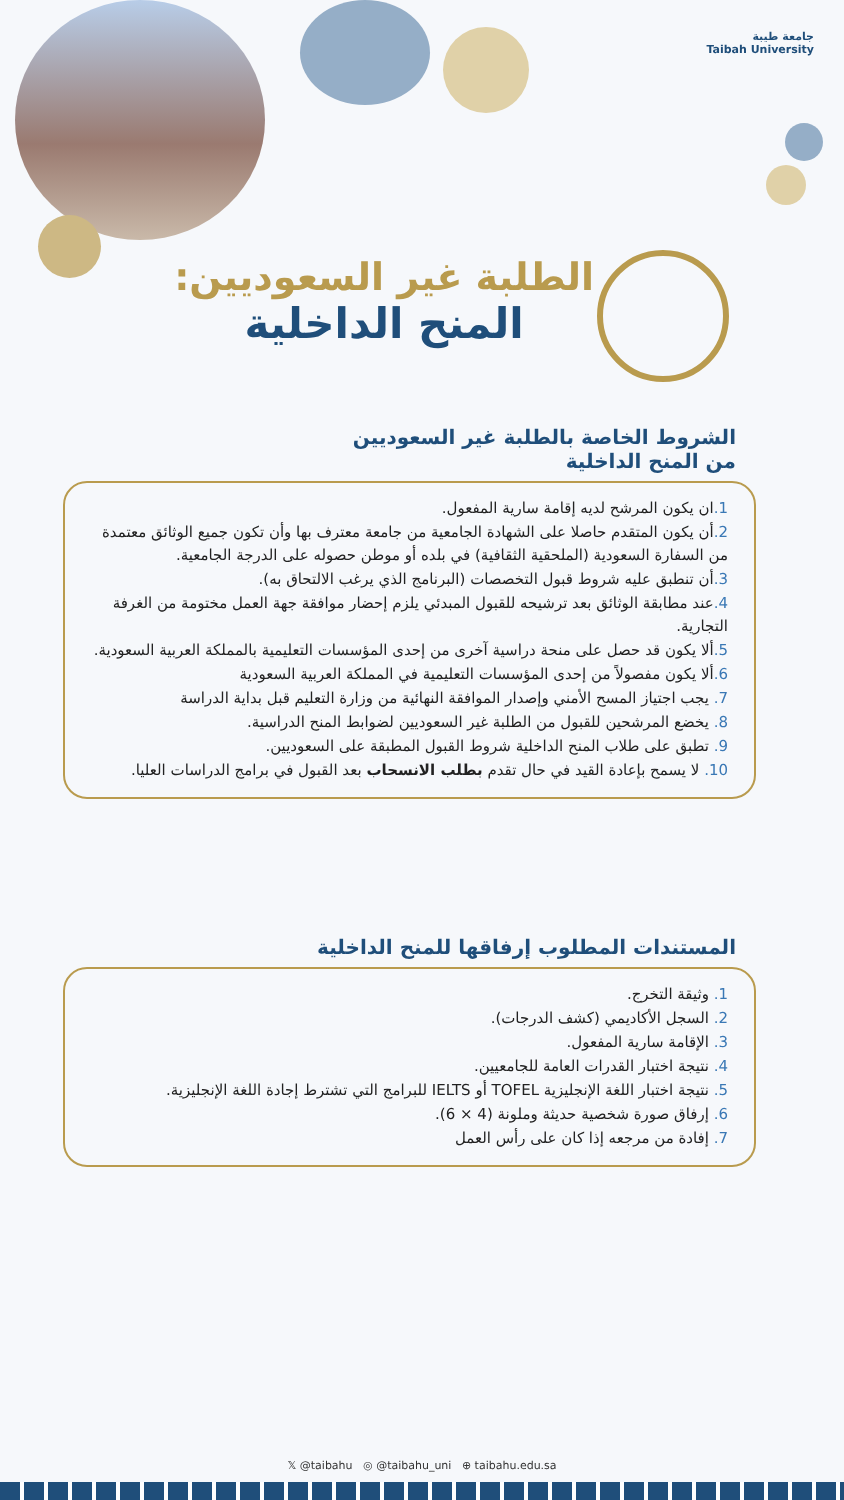جامعة طيبة
Taibah University
الطلبة غير السعوديين:
المنح الداخلية
الشروط الخاصة بالطلبة غير السعوديين
من المنح الداخلية
1. ان يكون المرشح لديه إقامة سارية المفعول.
2. أن يكون المتقدم حاصلا على الشهادة الجامعية من جامعة معترف بها وأن تكون جميع الوثائق معتمدة من السفارة السعودية (الملحقية الثقافية) في بلده أو موطن حصوله على الدرجة الجامعية.
3. أن تنطبق عليه شروط قبول التخصصات (البرنامج الذي يرغب الالتحاق به).
4. عند مطابقة الوثائق بعد ترشيحه للقبول المبدئي يلزم إحضار موافقة جهة العمل مختومة من الغرفة التجارية.
5. ألا يكون قد حصل على منحة دراسية آخرى من إحدى المؤسسات التعليمية بالمملكة العربية السعودية.
6. ألا يكون مفصولاً من إحدى المؤسسات التعليمية في المملكة العربية السعودية
7. يجب اجتياز المسح الأمني وإصدار الموافقة النهائية من وزارة التعليم قبل بداية الدراسة
8. يخضع المرشحين للقبول من الطلبة غير السعوديين لضوابط المنح الدراسية.
9. تطبق على طلاب المنح الداخلية شروط القبول المطبقة على السعوديين.
10. لا يسمح بإعادة القيد في حال تقدم بطلب الانسحاب بعد القبول في برامج الدراسات العليا.
المستندات المطلوب إرفاقها للمنح الداخلية
1. وثيقة التخرج.
2. السجل الأكاديمي (كشف الدرجات).
3. الإقامة سارية المفعول.
4. نتيجة اختبار القدرات العامة للجامعيين.
5. نتيجة اختبار اللغة الإنجليزية TOFEL أو IELTS للبرامج التي تشترط إجادة اللغة الإنجليزية.
6. إرفاق صورة شخصية حديثة وملونة (4 × 6).
7. إفادة من مرجعه إذا كان على رأس العمل
𝕏 @taibahu ◎ @taibahu_uni ⊕ taibahu.edu.sa